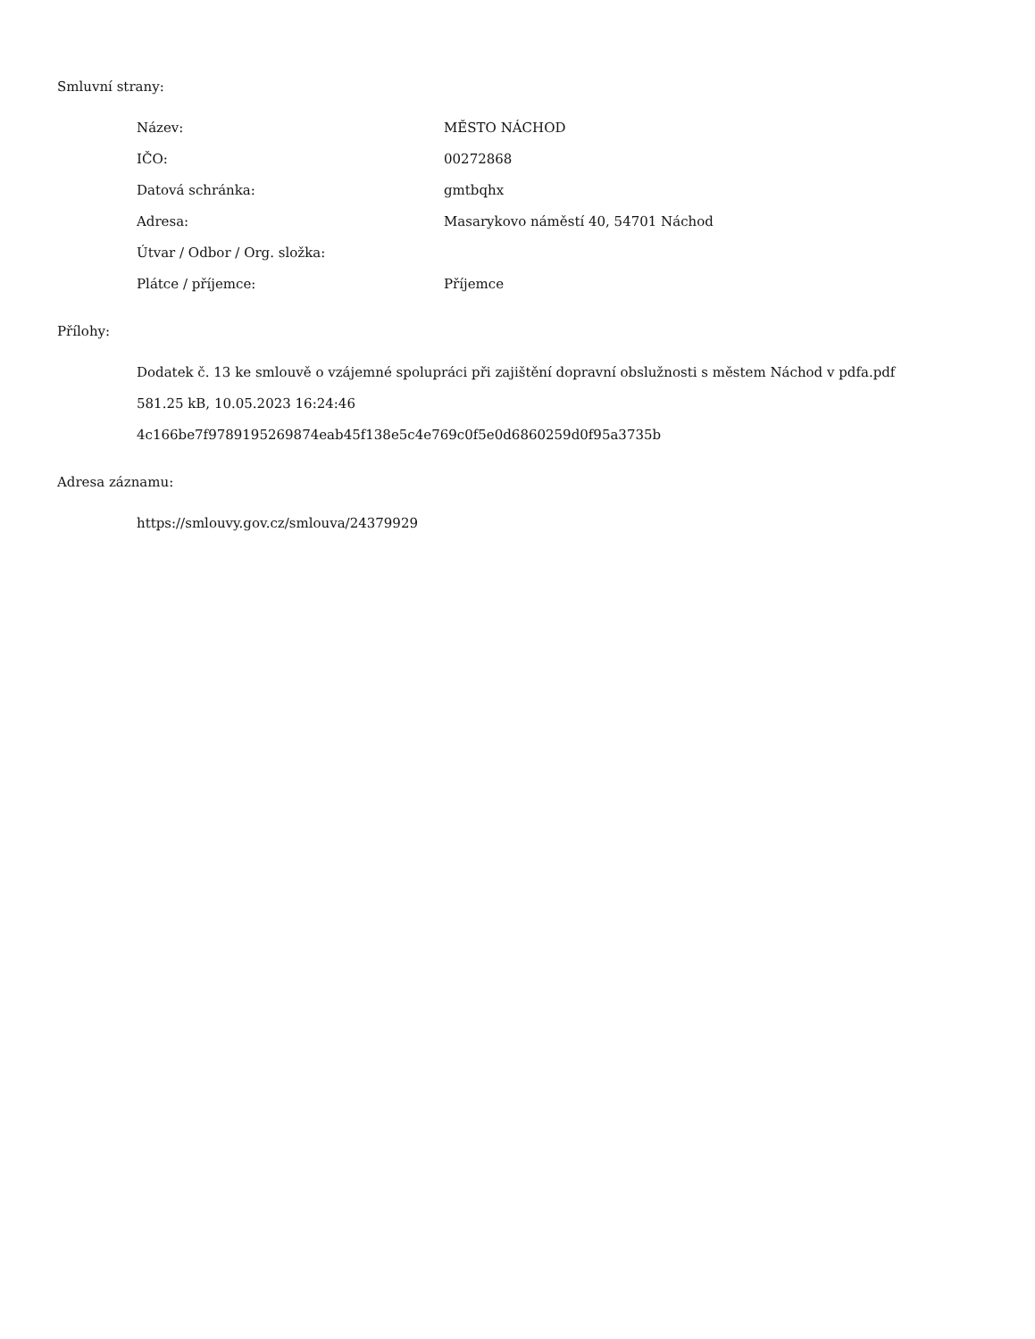Smluvní strany:
| Název: | MĚSTO NÁCHOD |
| IČO: | 00272868 |
| Datová schránka: | gmtbqhx |
| Adresa: | Masarykovo náměstí 40, 54701 Náchod |
| Útvar / Odbor / Org. složka: | |
| Plátce / příjemce: | Příjemce |
Přílohy:
Dodatek č. 13 ke smlouvě o vzájemné spolupráci při zajištění dopravní obslužnosti s městem Náchod v pdfa.pdf
581.25 kB, 10.05.2023 16:24:46
4c166be7f9789195269874eab45f138e5c4e769c0f5e0d6860259d0f95a3735b
Adresa záznamu:
https://smlouvy.gov.cz/smlouva/24379929